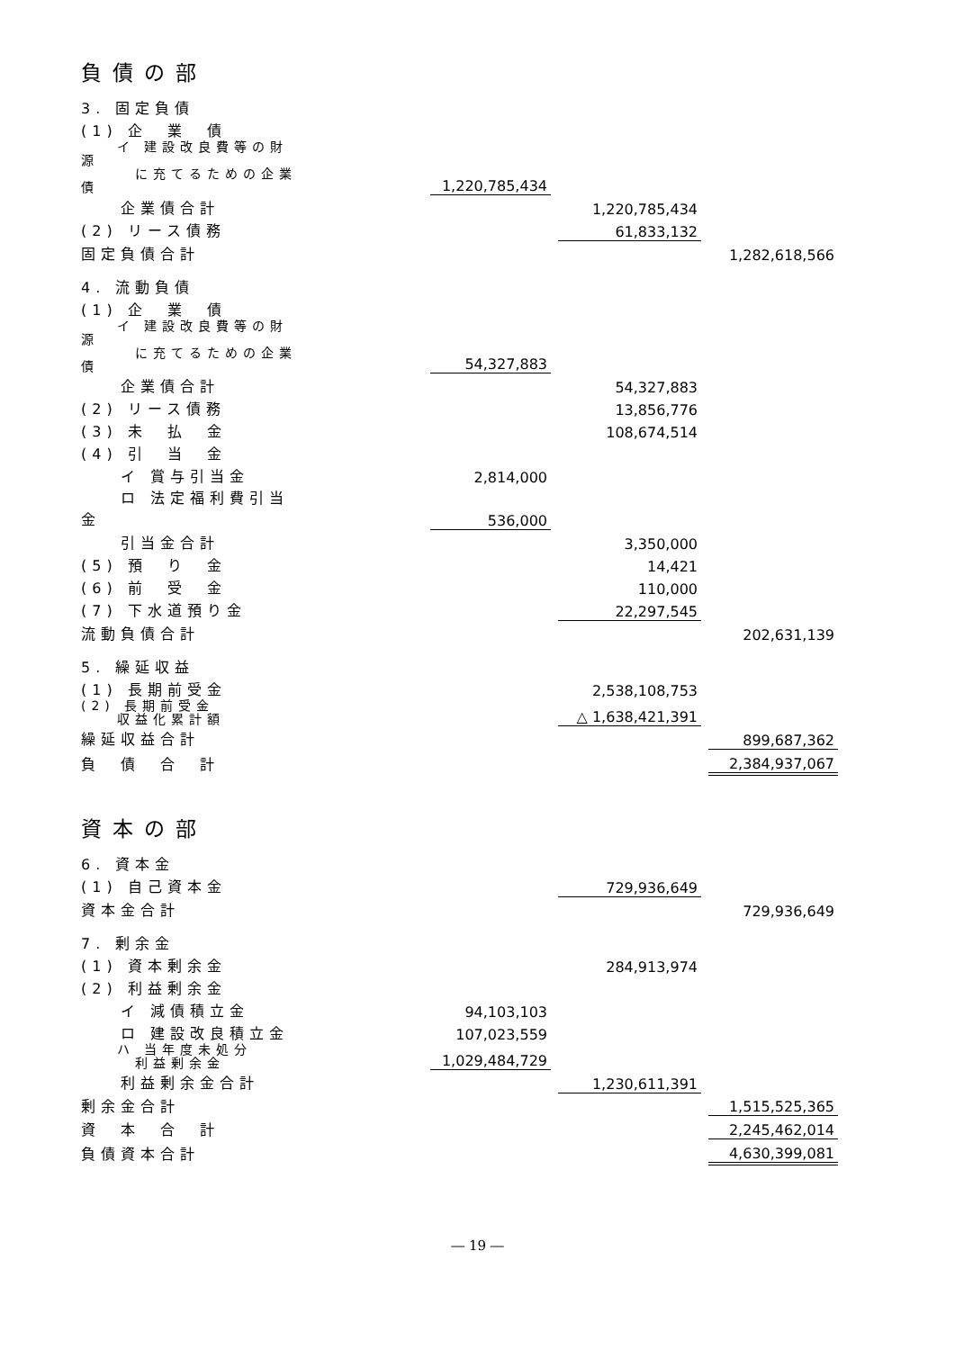負債の部
| 3. 固定負債 | | | | | | |
| (1) 企 業 債 | | | | | | |
| イ 建設改良費等の財源 に充てるための企業債 | | 1,220,785,434 | | | | |
| 企業債合計 | | | | 1,220,785,434 | | |
| (2) リース債務 | | | | 61,833,132 | | |
| 固定負債合計 | | | | | | 1,282,618,566 |
| 4. 流動負債 | | | | | | |
| (1) 企 業 債 | | | | | | |
| イ 建設改良費等の財源 に充てるための企業債 | | 54,327,883 | | | | |
| 企業債合計 | | | | 54,327,883 | | |
| (2) リース債務 | | | | 13,856,776 | | |
| (3) 未 払 金 | | | | 108,674,514 | | |
| (4) 引 当 金 | | | | | | |
| イ 賞与引当金 | | 2,814,000 | | | | |
| ロ 法定福利費引当金 | | 536,000 | | | | |
| 引当金合計 | | | | 3,350,000 | | |
| (5) 預 り 金 | | | | 14,421 | | |
| (6) 前 受 金 | | | | 110,000 | | |
| (7) 下水道預り金 | | | | 22,297,545 | | |
| 流動負債合計 | | | | | | 202,631,139 |
| 5. 繰延収益 | | | | | | |
| (1) 長期前受金 | | | | 2,538,108,753 | | |
| (2) 長期前受金 収益化累計額 | | | | △ 1,638,421,391 | | |
| 繰延収益合計 | | | | | | 899,687,362 |
| 負 債 合 計 | | | | | | 2,384,937,067 |
資本の部
| 6. 資本金 | | | | | | |
| (1) 自己資本金 | | | | 729,936,649 | | |
| 資本金合計 | | | | | | 729,936,649 |
| 7. 剰余金 | | | | | | |
| (1) 資本剰余金 | | | | 284,913,974 | | |
| (2) 利益剰余金 | | | | | | |
| イ 減債積立金 | | 94,103,103 | | | | |
| ロ 建設改良積立金 | | 107,023,559 | | | | |
| ハ 当年度未処分 利益剰余金 | | 1,029,484,729 | | | | |
| 利益剰余金合計 | | | | 1,230,611,391 | | |
| 剰余金合計 | | | | | | 1,515,525,365 |
| 資 本 合 計 | | | | | | 2,245,462,014 |
| 負債資本合計 | | | | | | 4,630,399,081 |
― 19 ―